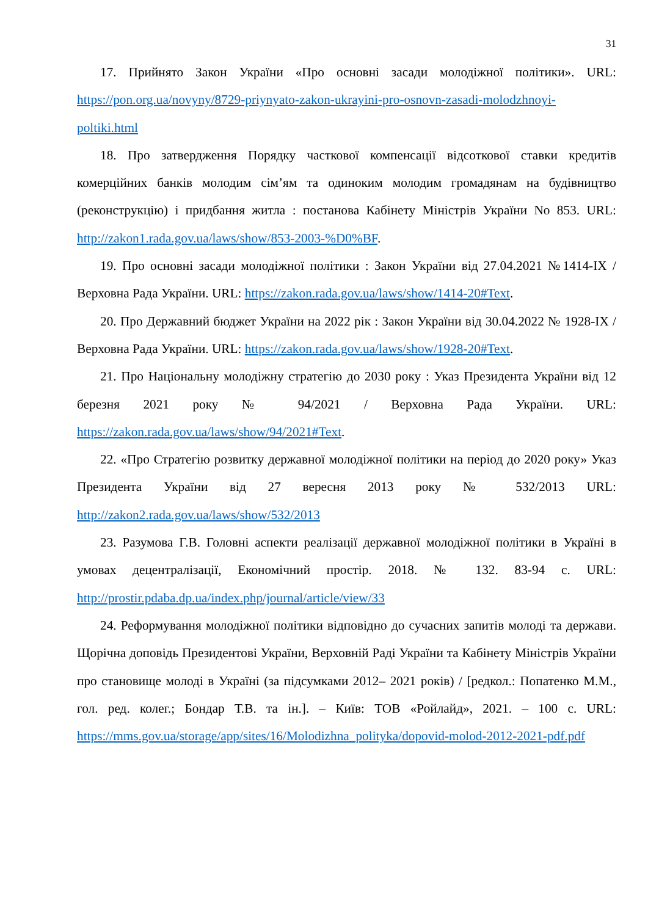31
17. Прийнято Закон України «Про основні засади молодіжної політики». URL: https://pon.org.ua/novyny/8729-priynyato-zakon-ukrayini-pro-osnovn-zasadi-molodzhnoyi-poltiki.html
18. Про затвердження Порядку часткової компенсації відсоткової ставки кредитів комерційних банків молодим сім’ям та одиноким молодим громадянам на будівництво (реконструкцію) і придбання житла : постанова Кабінету Міністрів України No 853. URL: http://zakon1.rada.gov.ua/laws/show/853-2003-%D0%BF.
19. Про основні засади молодіжної політики : Закон України від 27.04.2021 №1414-IX / Верховна Рада України. URL: https://zakon.rada.gov.ua/laws/show/1414-20#Text.
20. Про Державний бюджет України на 2022 рік : Закон України від 30.04.2022 № 1928-IX / Верховна Рада України. URL: https://zakon.rada.gov.ua/laws/show/1928-20#Text.
21. Про Національну молодіжну стратегію до 2030 року : Указ Президента України від 12 березня 2021 року № 94/2021 / Верховна Рада України. URL: https://zakon.rada.gov.ua/laws/show/94/2021#Text.
22. «Про Стратегію розвитку державної молодіжної політики на період до 2020 року» Указ Президента України від 27 вересня 2013 року № 532/2013 URL: http://zakon2.rada.gov.ua/laws/show/532/2013
23. Разумова Г.В. Головні аспекти реалізації державної молодіжної політики в Україні в умовах децентралізації, Економічний простір. 2018. № 132. 83-94 с. URL: http://prostir.pdaba.dp.ua/index.php/journal/article/view/33
24. Реформування молодіжної політики відповідно до сучасних запитів молоді та держави. Щорічна доповідь Президентові України, Верховній Раді України та Кабінету Міністрів України про становище молоді в Україні (за підсумками 2012– 2021 років) / [редкол.: Попатенко М.М., гол. ред. колег.; Бондар Т.В. та ін.]. – Київ: ТОВ «Ройлайд», 2021. – 100 с. URL: https://mms.gov.ua/storage/app/sites/16/Molodizhna_polityka/dopovid-molod-2012-2021-pdf.pdf